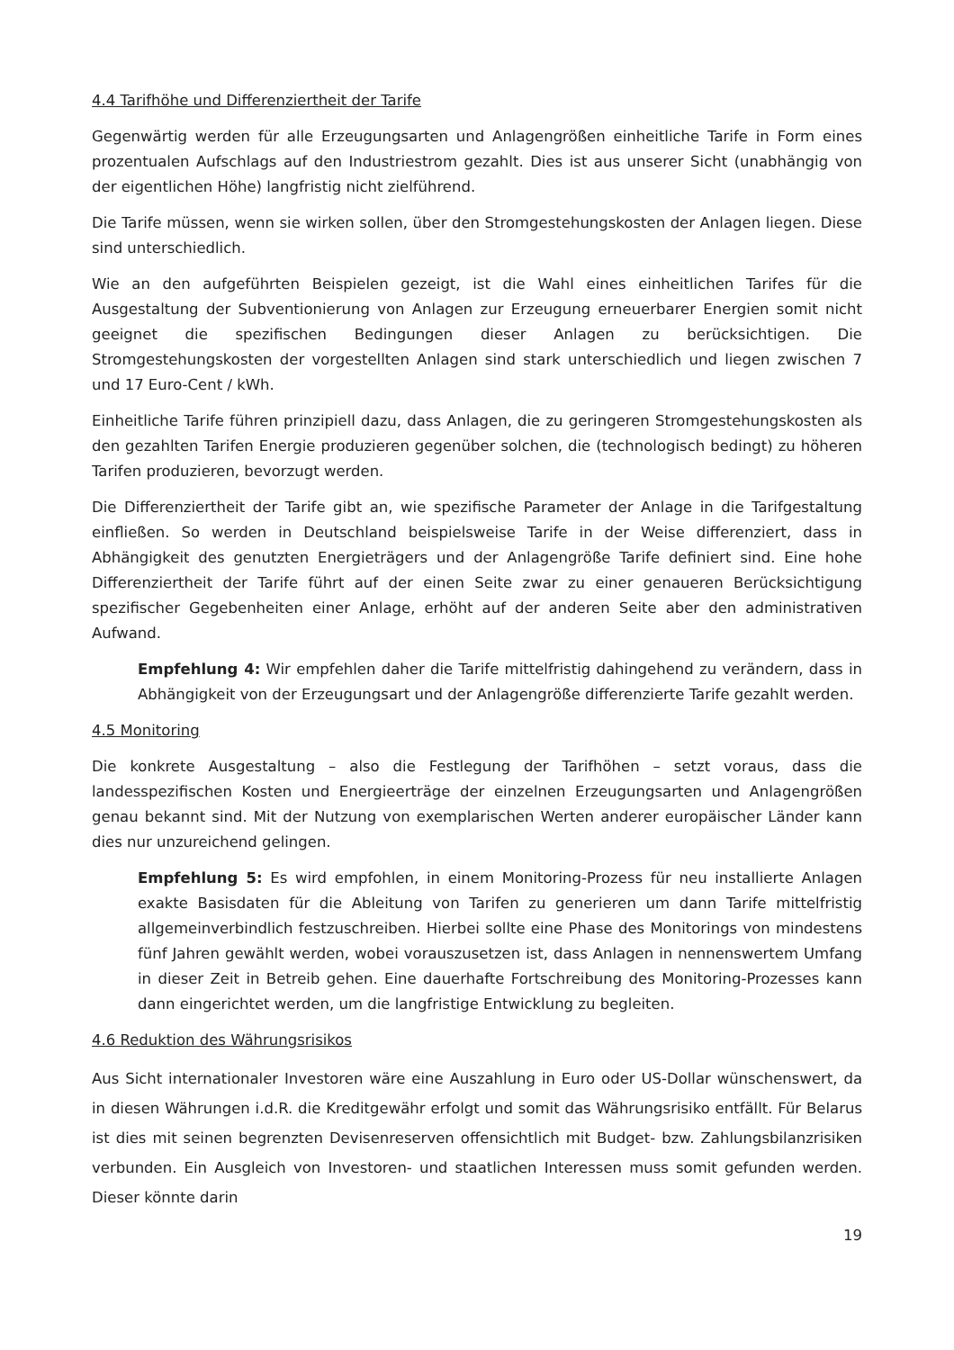4.4 Tarifhöhe und Differenziertheit der Tarife
Gegenwärtig werden für alle Erzeugungsarten und Anlagengrößen einheitliche Tarife in Form eines prozentualen Aufschlags auf den Industriestrom gezahlt. Dies ist aus unserer Sicht (unabhängig von der eigentlichen Höhe) langfristig nicht zielführend.
Die Tarife müssen, wenn sie wirken sollen, über den Stromgestehungskosten der Anlagen liegen. Diese sind unterschiedlich.
Wie an den aufgeführten Beispielen gezeigt, ist die Wahl eines einheitlichen Tarifes für die Ausgestaltung der Subventionierung von Anlagen zur Erzeugung erneuerbarer Energien somit nicht geeignet die spezifischen Bedingungen dieser Anlagen zu berücksichtigen. Die Stromgestehungskosten der vorgestellten Anlagen sind stark unterschiedlich und liegen zwischen 7 und 17 Euro-Cent / kWh.
Einheitliche Tarife führen prinzipiell dazu, dass Anlagen, die zu geringeren Stromgestehungskosten als den gezahlten Tarifen Energie produzieren gegenüber solchen, die (technologisch bedingt) zu höheren Tarifen produzieren, bevorzugt werden.
Die Differenziertheit der Tarife gibt an, wie spezifische Parameter der Anlage in die Tarifgestaltung einfließen. So werden in Deutschland beispielsweise Tarife in der Weise differenziert, dass in Abhängigkeit des genutzten Energieträgers und der Anlagengröße Tarife definiert sind. Eine hohe Differenziertheit der Tarife führt auf der einen Seite zwar zu einer genaueren Berücksichtigung spezifischer Gegebenheiten einer Anlage, erhöht auf der anderen Seite aber den administrativen Aufwand.
Empfehlung 4: Wir empfehlen daher die Tarife mittelfristig dahingehend zu verändern, dass in Abhängigkeit von der Erzeugungsart und der Anlagengröße differenzierte Tarife gezahlt werden.
4.5 Monitoring
Die konkrete Ausgestaltung – also die Festlegung der Tarifhöhen – setzt voraus, dass die landesspezifischen Kosten und Energieerträge der einzelnen Erzeugungsarten und Anlagengrößen genau bekannt sind. Mit der Nutzung von exemplarischen Werten anderer europäischer Länder kann dies nur unzureichend gelingen.
Empfehlung 5: Es wird empfohlen, in einem Monitoring-Prozess für neu installierte Anlagen exakte Basisdaten für die Ableitung von Tarifen zu generieren um dann Tarife mittelfristig allgemeinverbindlich festzuschreiben. Hierbei sollte eine Phase des Monitorings von mindestens fünf Jahren gewählt werden, wobei vorauszusetzen ist, dass Anlagen in nennenswertem Umfang in dieser Zeit in Betreib gehen. Eine dauerhafte Fortschreibung des Monitoring-Prozesses kann dann eingerichtet werden, um die langfristige Entwicklung zu begleiten.
4.6 Reduktion des Währungsrisikos
Aus Sicht internationaler Investoren wäre eine Auszahlung in Euro oder US-Dollar wünschenswert, da in diesen Währungen i.d.R. die Kreditgewähr erfolgt und somit das Währungsrisiko entfällt. Für Belarus ist dies mit seinen begrenzten Devisenreserven offensichtlich mit Budget- bzw. Zahlungsbilanzrisiken verbunden. Ein Ausgleich von Investoren- und staatlichen Interessen muss somit gefunden werden. Dieser könnte darin
19